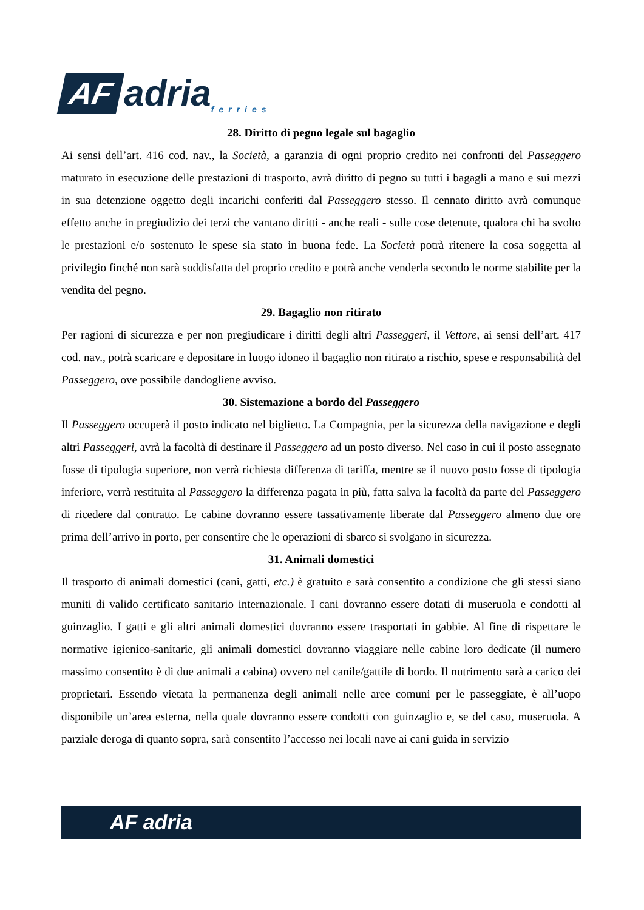AF adria ferries
28. Diritto di pegno legale sul bagaglio
Ai sensi dell’art. 416 cod. nav., la Società, a garanzia di ogni proprio credito nei confronti del Passeggero maturato in esecuzione delle prestazioni di trasporto, avrà diritto di pegno su tutti i bagagli a mano e sui mezzi in sua detenzione oggetto degli incarichi conferiti dal Passeggero stesso. Il cennato diritto avrà comunque effetto anche in pregiudizio dei terzi che vantano diritti - anche reali - sulle cose detenute, qualora chi ha svolto le prestazioni e/o sostenuto le spese sia stato in buona fede. La Società potrà ritenere la cosa soggetta al privilegio finché non sarà soddisfatta del proprio credito e potrà anche venderla secondo le norme stabilite per la vendita del pegno.
29. Bagaglio non ritirato
Per ragioni di sicurezza e per non pregiudicare i diritti degli altri Passeggeri, il Vettore, ai sensi dell’art. 417 cod. nav., potrà scaricare e depositare in luogo idoneo il bagaglio non ritirato a rischio, spese e responsabilità del Passeggero, ove possibile dandogliene avviso.
30. Sistemazione a bordo del Passeggero
Il Passeggero occuperà il posto indicato nel biglietto. La Compagnia, per la sicurezza della navigazione e degli altri Passeggeri, avrà la facoltà di destinare il Passeggero ad un posto diverso. Nel caso in cui il posto assegnato fosse di tipologia superiore, non verrà richiesta differenza di tariffa, mentre se il nuovo posto fosse di tipologia inferiore, verrà restituita al Passeggero la differenza pagata in più, fatta salva la facoltà da parte del Passeggero di ricedere dal contratto. Le cabine dovranno essere tassativamente liberate dal Passeggero almeno due ore prima dell’arrivo in porto, per consentire che le operazioni di sbarco si svolgano in sicurezza.
31. Animali domestici
Il trasporto di animali domestici (cani, gatti, etc.) è gratuito e sarà consentito a condizione che gli stessi siano muniti di valido certificato sanitario internazionale. I cani dovranno essere dotati di museruola e condotti al guinzaglio. I gatti e gli altri animali domestici dovranno essere trasportati in gabbie. Al fine di rispettare le normative igienico-sanitarie, gli animali domestici dovranno viaggiare nelle cabine loro dedicate (il numero massimo consentito è di due animali a cabina) ovvero nel canile/gattile di bordo. Il nutrimento sarà a carico dei proprietari. Essendo vietata la permanenza degli animali nelle aree comuni per le passeggiate, è all’uopo disponibile un’area esterna, nella quale dovranno essere condotti con guinzaglio e, se del caso, museruola. A parziale deroga di quanto sopra, sarà consentito l’accesso nei locali nave ai cani guida in servizio
AF adria